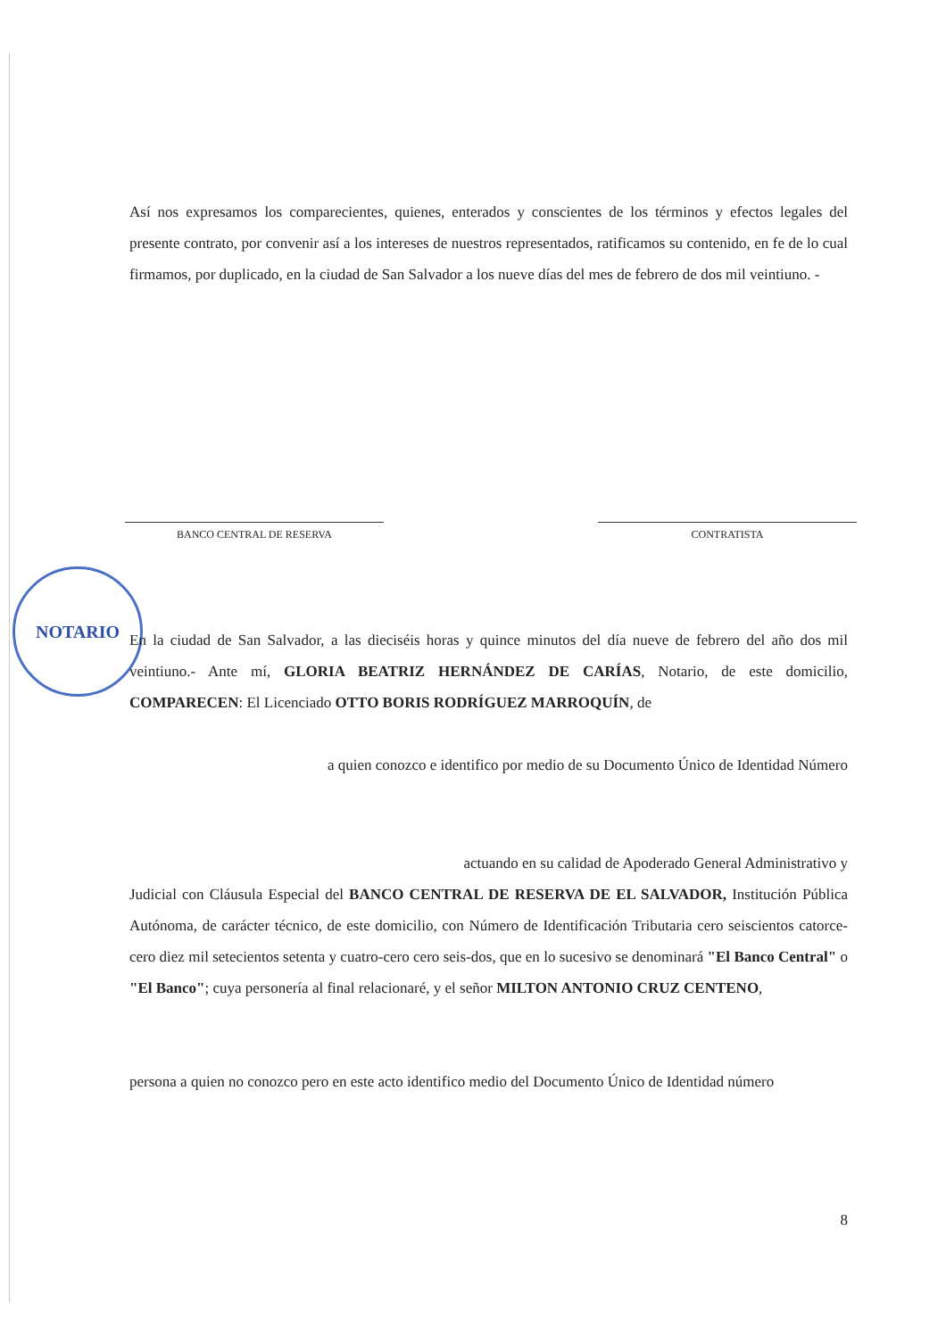Así nos expresamos los comparecientes, quienes, enterados y conscientes de los términos y efectos legales del presente contrato, por convenir así a los intereses de nuestros representados, ratificamos su contenido, en fe de lo cual firmamos, por duplicado, en la ciudad de San Salvador a los nueve días del mes de febrero de dos mil veintiuno. -
BANCO CENTRAL DE RESERVA CONTRATISTA
NOTARIO
En la ciudad de San Salvador, a las dieciséis horas y quince minutos del día nueve de febrero del año dos mil veintiuno.- Ante mí, GLORIA BEATRIZ HERNÁNDEZ DE CARÍAS, Notario, de este domicilio, COMPARECEN: El Licenciado OTTO BORIS RODRÍGUEZ MARROQUÍN, de
a quien conozco e identifico por medio de su Documento Único de Identidad Número
actuando en su calidad de Apoderado General Administrativo y
Judicial con Cláusula Especial del BANCO CENTRAL DE RESERVA DE EL SALVADOR, Institución Pública Autónoma, de carácter técnico, de este domicilio, con Número de Identificación Tributaria cero seiscientos catorce-cero diez mil setecientos setenta y cuatro-cero cero seis-dos, que en lo sucesivo se denominará "El Banco Central" o "El Banco"; cuya personería al final relacionaré, y el señor MILTON ANTONIO CRUZ CENTENO,
persona a quien no conozco pero en este acto identifico medio del Documento Único de Identidad número
8